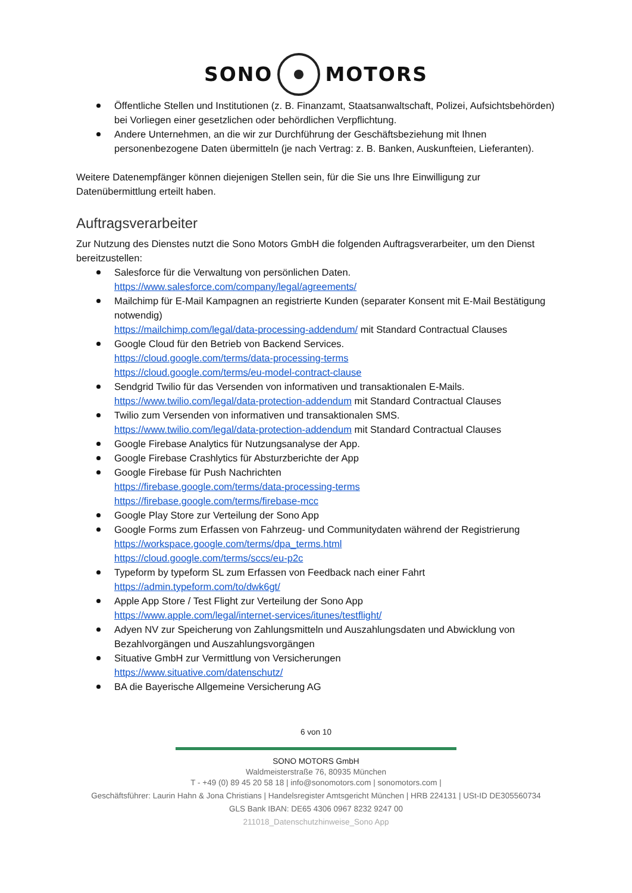SONO MOTORS
Öffentliche Stellen und Institutionen (z. B. Finanzamt, Staatsanwaltschaft, Polizei, Aufsichtsbehörden) bei Vorliegen einer gesetzlichen oder behördlichen Verpflichtung.
Andere Unternehmen, an die wir zur Durchführung der Geschäftsbeziehung mit Ihnen personenbezogene Daten übermitteln (je nach Vertrag: z. B. Banken, Auskunfteien, Lieferanten).
Weitere Datenempfänger können diejenigen Stellen sein, für die Sie uns Ihre Einwilligung zur Datenübermittlung erteilt haben.
Auftragsverarbeiter
Zur Nutzung des Dienstes nutzt die Sono Motors GmbH die folgenden Auftragsverarbeiter, um den Dienst bereitzustellen:
Salesforce für die Verwaltung von persönlichen Daten.
https://www.salesforce.com/company/legal/agreements/
Mailchimp für E-Mail Kampagnen an registrierte Kunden (separater Konsent mit E-Mail Bestätigung notwendig)
https://mailchimp.com/legal/data-processing-addendum/ mit Standard Contractual Clauses
Google Cloud für den Betrieb von Backend Services.
https://cloud.google.com/terms/data-processing-terms
https://cloud.google.com/terms/eu-model-contract-clause
Sendgrid Twilio für das Versenden von informativen und transaktionalen E-Mails.
https://www.twilio.com/legal/data-protection-addendum mit Standard Contractual Clauses
Twilio zum Versenden von informativen und transaktionalen SMS.
https://www.twilio.com/legal/data-protection-addendum mit Standard Contractual Clauses
Google Firebase Analytics für Nutzungsanalyse der App.
Google Firebase Crashlytics für Absturzberichte der App
Google Firebase für Push Nachrichten
https://firebase.google.com/terms/data-processing-terms
https://firebase.google.com/terms/firebase-mcc
Google Play Store zur Verteilung der Sono App
Google Forms zum Erfassen von Fahrzeug- und Communitydaten während der Registrierung
https://workspace.google.com/terms/dpa_terms.html
https://cloud.google.com/terms/sccs/eu-p2c
Typeform by typeform SL zum Erfassen von Feedback nach einer Fahrt
https://admin.typeform.com/to/dwk6gt/
Apple App Store / Test Flight zur Verteilung der Sono App
https://www.apple.com/legal/internet-services/itunes/testflight/
Adyen NV zur Speicherung von Zahlungsmitteln und Auszahlungsdaten und Abwicklung von Bezahlvorgängen und Auszahlungsvorgängen
Situative GmbH zur Vermittlung von Versicherungen
https://www.situative.com/datenschutz/
BA die Bayerische Allgemeine Versicherung AG
6 von 10
SONO MOTORS GmbH
Waldmeisterstraße 76, 80935 München
T - +49 (0) 89 45 20 58 18 | info@sonomotors.com | sonomotors.com |
Geschäftsführer: Laurin Hahn & Jona Christians | Handelsregister Amtsgericht München | HRB 224131 | USt-ID DE305560734
GLS Bank IBAN: DE65 4306 0967 8232 9247 00
211018_Datenschutzhinweise_Sono App